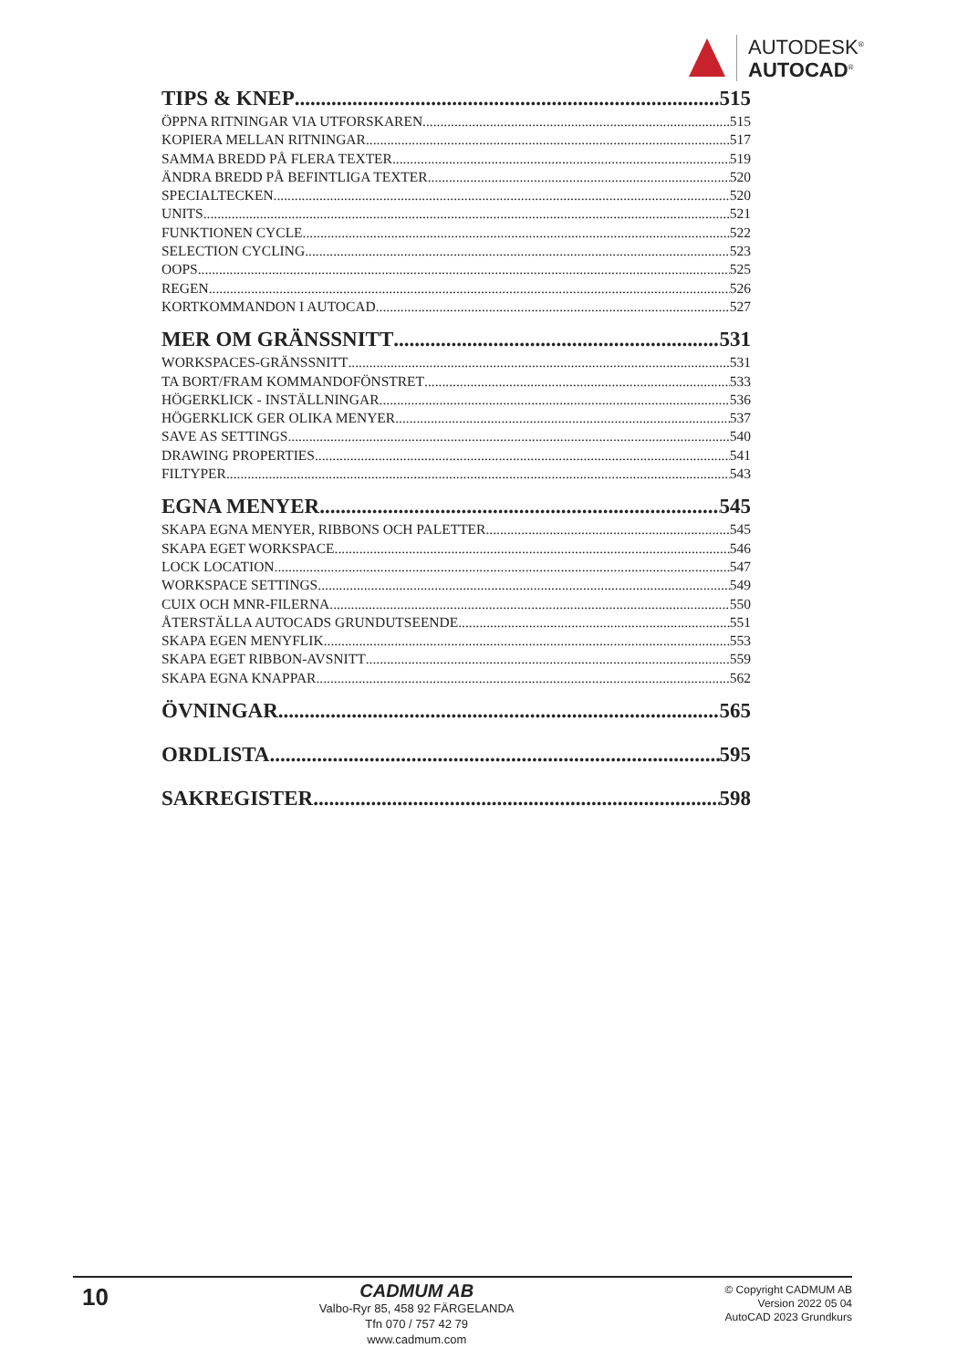AUTODESK<sup>®</sup>
AUTOCAD<sup>®</sup>
TIPS & KNEP 515
ÖPPNA RITNINGAR VIA UTFORSKAREN 515
KOPIERA MELLAN RITNINGAR 517
SAMMA BREDD PÅ FLERA TEXTER 519
ÄNDRA BREDD PÅ BEFINTLIGA TEXTER 520
SPECIALTECKEN 520
UNITS 521
FUNKTIONEN CYCLE 522
SELECTION CYCLING 523
OOPS 525
REGEN 526
KORTKOMMANDON I AUTOCAD 527
MER OM GRÄNSSNITT 531
WORKSPACES-GRÄNSSNITT 531
TA BORT/FRAM KOMMANDOFÖNSTRET 533
HÖGERKLICK - INSTÄLLNINGAR 536
HÖGERKLICK GER OLIKA MENYER 537
SAVE AS SETTINGS 540
DRAWING PROPERTIES 541
FILTYPER 543
EGNA MENYER 545
SKAPA EGNA MENYER, RIBBONS OCH PALETTER 545
SKAPA EGET WORKSPACE 546
LOCK LOCATION 547
WORKSPACE SETTINGS 549
CUIX OCH MNR-FILERNA 550
ÅTERSTÄLLA AUTOCADS GRUNDUTSEENDE 551
SKAPA EGEN MENYFLIK 553
SKAPA EGET RIBBON-AVSNITT 559
SKAPA EGNA KNAPPAR 562
ÖVNINGAR 565
ORDLISTA 595
SAKREGISTER 598
10
CADMUM AB
Valbo-Ryr 85, 458 92 FÄRGELANDA
Tfn 070 / 757 42 79
www.cadmum.com
© Copyright CADMUM AB
Version 2022 05 04
AutoCAD 2023 Grundkurs